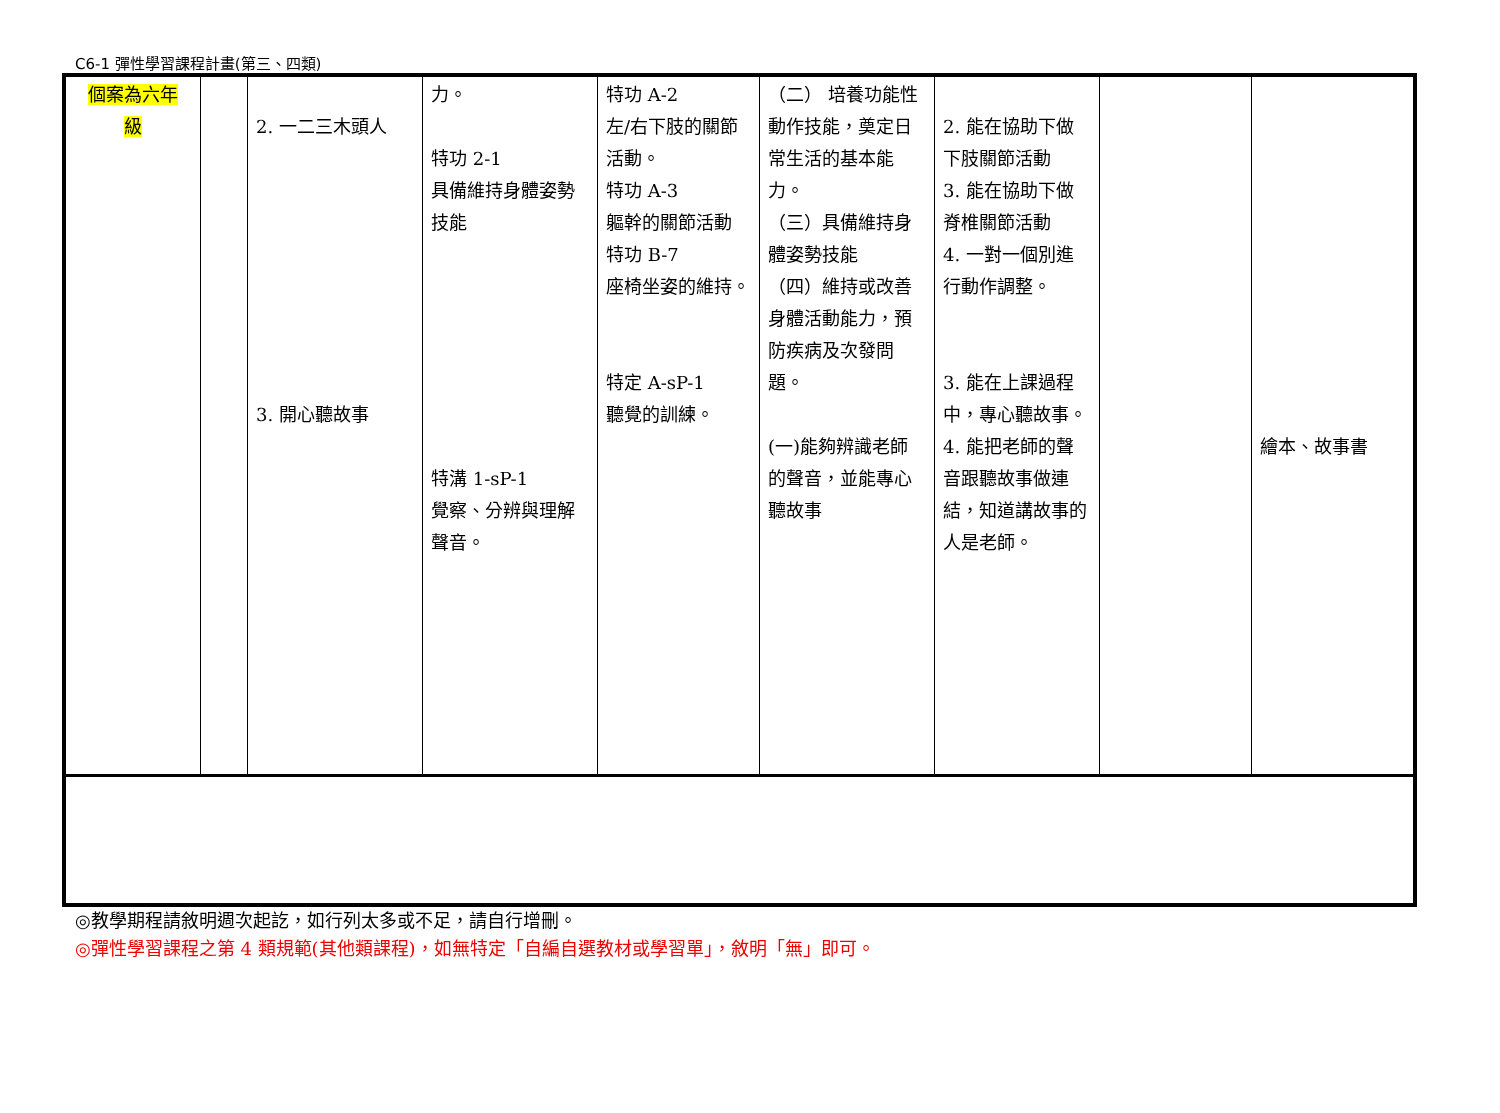C6-1 彈性學習課程計畫(第三、四類)
| 個案為六年 級 | | 2. 一二三木頭人 3. 開心聽故事 | 力。 特功 2-1 具備維持身體姿勢技能 特溝 1-sP-1 覺察、分辨與理解聲音。 | 特功 A-2 左/右下肢的關節活動。 特功 A-3 軀幹的關節活動 特功 B-7 座椅坐姿的維持。 特定 A-sP-1 聽覺的訓練。 | （二） 培養功能性動作技能，奠定日常生活的基本能力。 （三）具備維持身體姿勢技能 （四）維持或改善身體活動能力，預防疾病及次發問題。 (一)能夠辨識老師的聲音，並能專心聽故事 | 2. 能在協助下做下肢關節活動 3. 能在協助下做脊椎關節活動 4. 一對一個別進行動作調整。 3. 能在上課過程中，專心聽故事。 4. 能把老師的聲音跟聽故事做連結，知道講故事的人是老師。 | | 繪本、故事書 |
◎教學期程請敘明週次起訖，如行列太多或不足，請自行增刪。
◎彈性學習課程之第 4 類規範(其他類課程)，如無特定「自編自選教材或學習單」，敘明「無」即可。